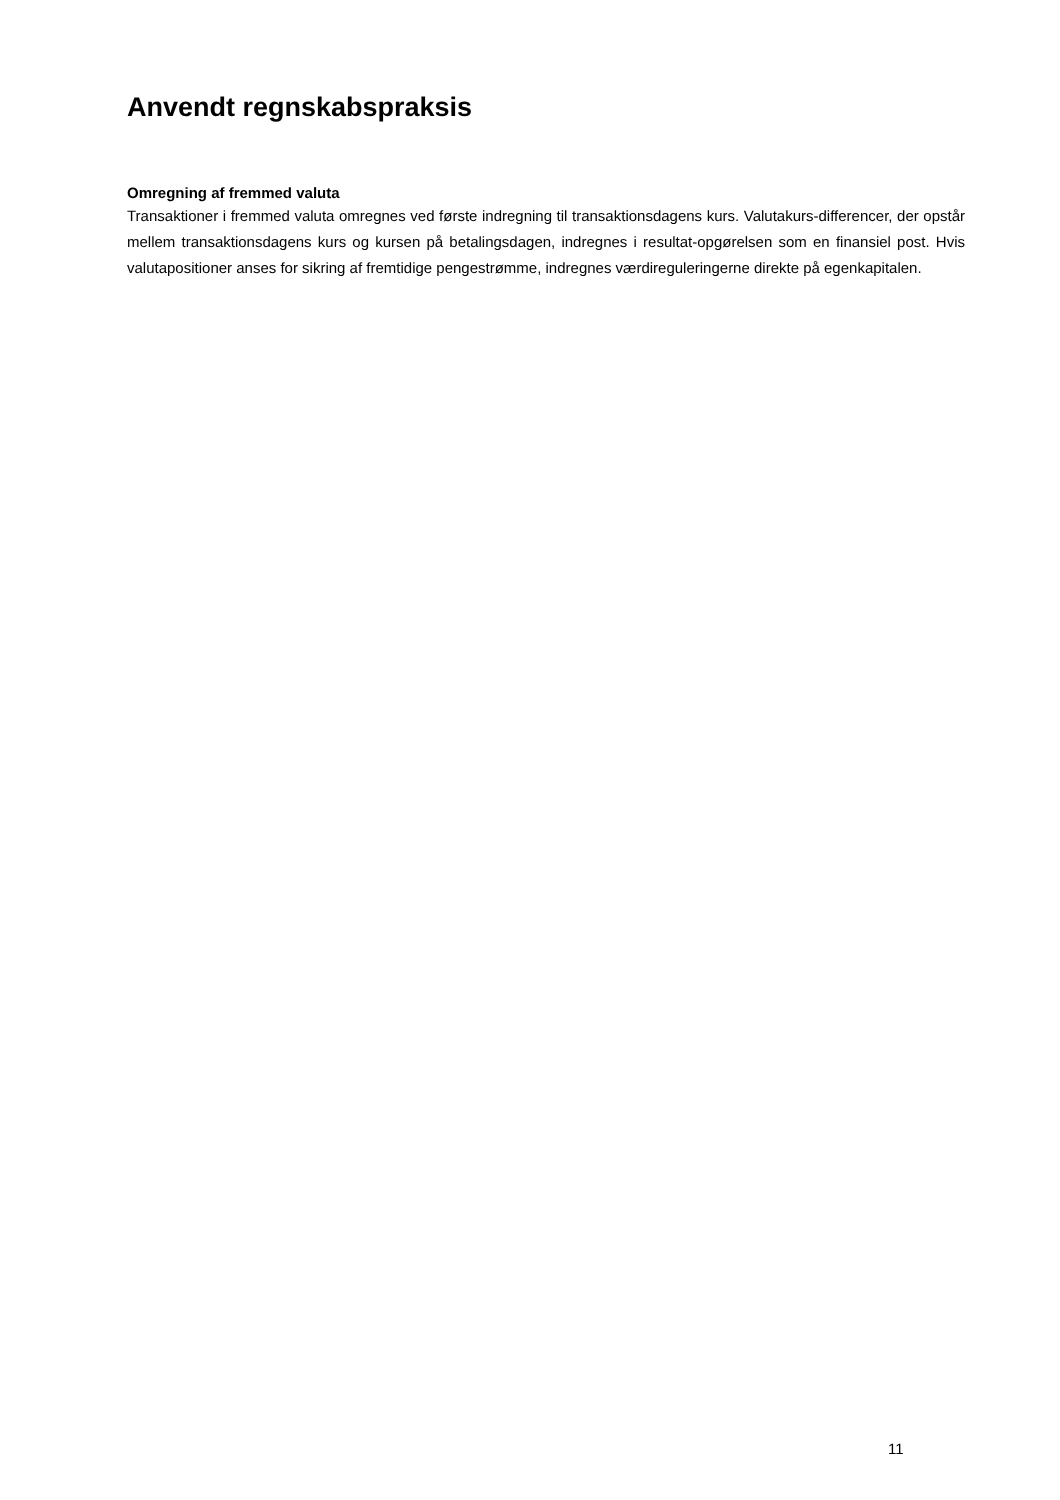Anvendt regnskabspraksis
Omregning af fremmed valuta
Transaktioner i fremmed valuta omregnes ved første indregning til transaktionsdagens kurs. Valutakurs-differencer, der opstår mellem transaktionsdagens kurs og kursen på betalingsdagen, indregnes i resultat-opgørelsen som en finansiel post. Hvis valutapositioner anses for sikring af fremtidige pengestrømme, indregnes værdireguleringerne direkte på egenkapitalen.
11